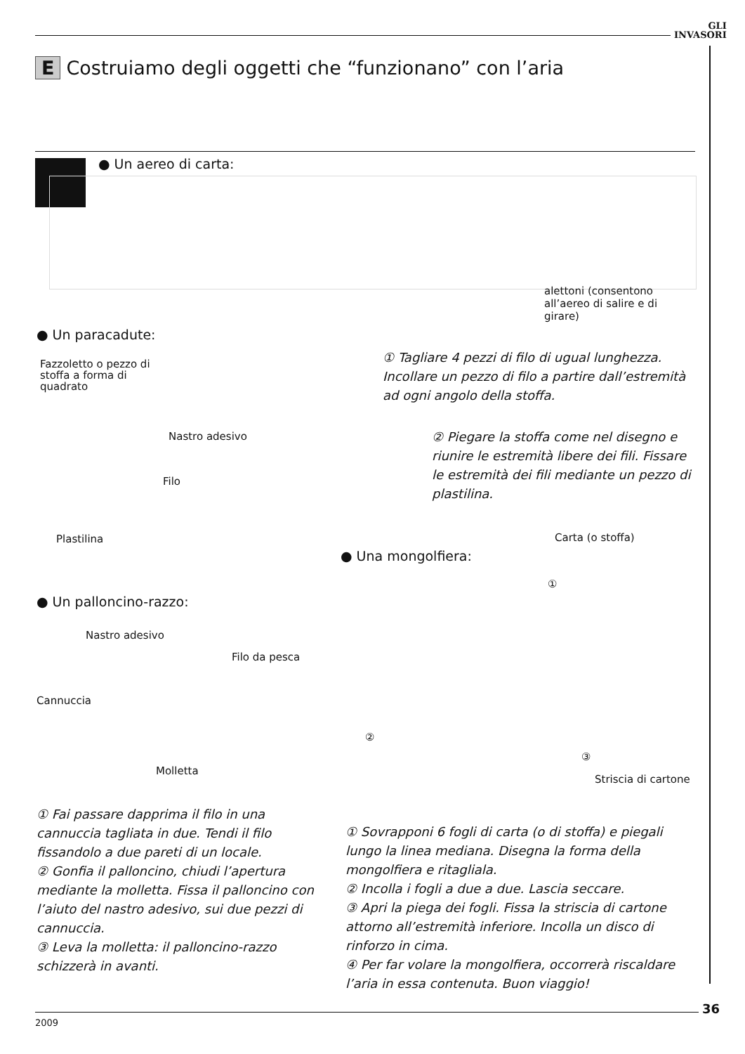GLI
INVASORI
E Costruiamo degli oggetti che “funzionano” con l’aria
● Un aereo di carta:
alettoni (consentono all’aereo di salire e di girare)
● Un paracadute:
Fazzoletto o pezzo di stoffa a forma di quadrato
Nastro adesivo
Filo
Plastilina
① Tagliare 4 pezzi di filo di ugual lunghezza. Incollare un pezzo di filo a partire dall’estremità ad ogni angolo della stoffa.
② Piegare la stoffa come nel disegno e riunire le estremità libere dei fili. Fissare le estremità dei fili mediante un pezzo di plastilina.
Carta (o stoffa)
● Una mongolfiera:
①
● Un palloncino-razzo:
Nastro adesivo
Filo da pesca
Cannuccia
Molletta
②
③
Striscia di cartone
① Fai passare dapprima il filo in una cannuccia tagliata in due. Tendi il filo fissandolo a due pareti di un locale.
② Gonfia il palloncino, chiudi l’apertura mediante la molletta. Fissa il palloncino con l’aiuto del nastro adesivo, sui due pezzi di cannuccia.
③ Leva la molletta: il palloncino-razzo schizzerà in avanti.
① Sovrapponi 6 fogli di carta (o di stoffa) e piegali lungo la linea mediana. Disegna la forma della mongolfiera e ritagliala.
② Incolla i fogli a due a due. Lascia seccare.
③ Apri la piega dei fogli. Fissa la striscia di cartone attorno all’estremità inferiore. Incolla un disco di rinforzo in cima.
④ Per far volare la mongolfiera, occorrerà riscaldare l’aria in essa contenuta. Buon viaggio!
36
2009